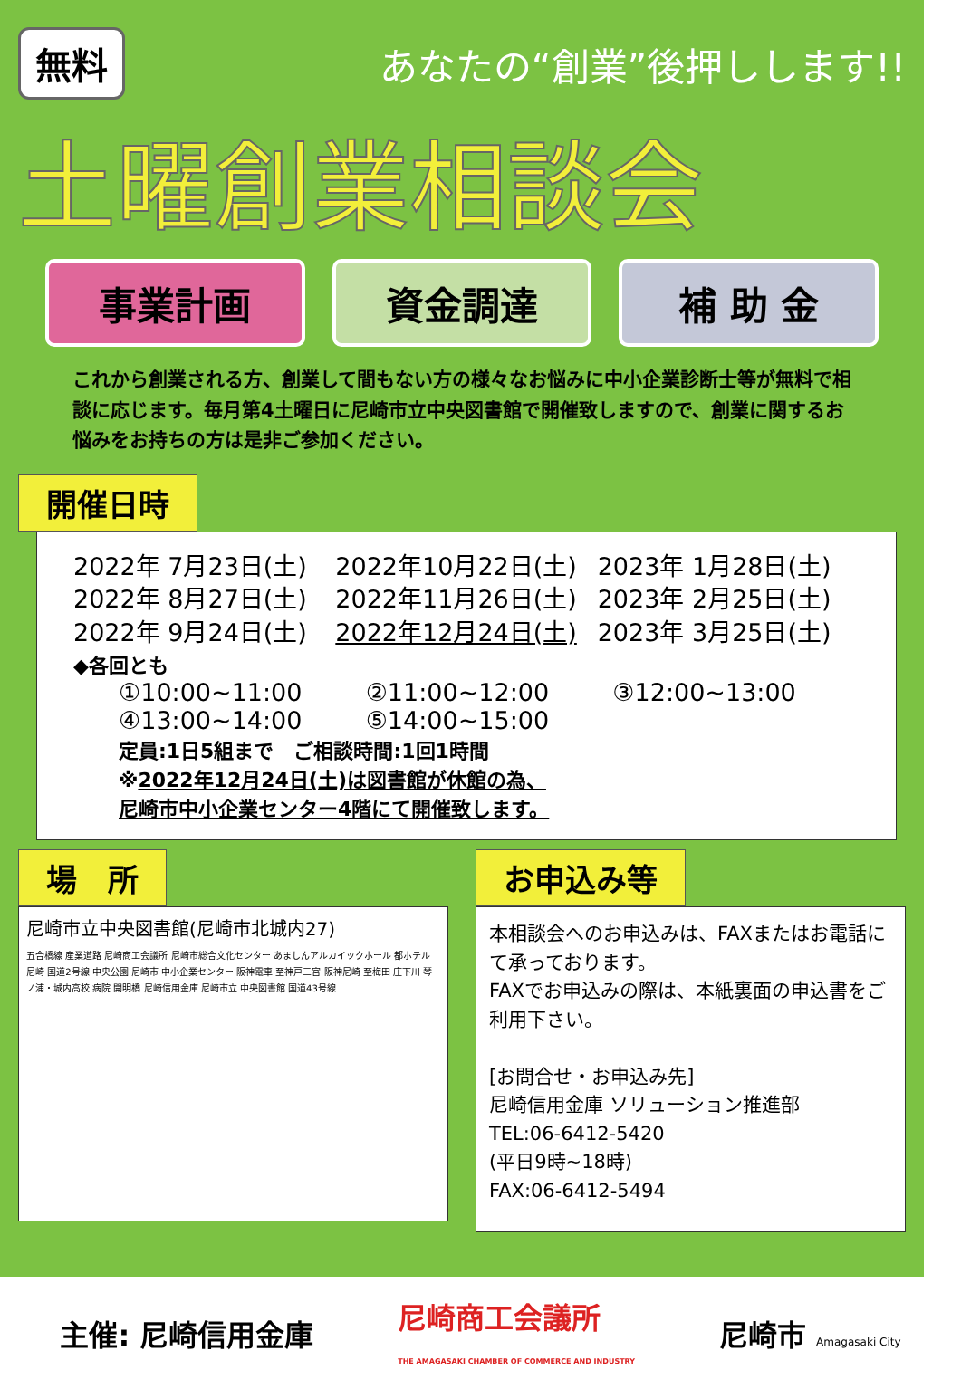無料 あなたの“創業”後押しします!!
土曜創業相談会
事業計画 資金調達 補 助 金
これから創業される方、創業して間もない方の様々なお悩みに中小企業診断士等が無料で相談に応じます。毎月第4土曜日に尼崎市立中央図書館で開催致しますので、創業に関するお悩みをお持ちの方は是非ご参加ください。
開催日時
2022年 7月23日(土) 2022年10月22日(土) 2023年 1月28日(土) 2022年 8月27日(土) 2022年11月26日(土) 2023年 2月25日(土) 2022年 9月24日(土) 2022年12月24日(土) 2023年 3月25日(土)
◆各回とも
①10:00~11:00 ②11:00~12:00 ③12:00~13:00 ④13:00~14:00 ⑤14:00~15:00
定員:1日5組まで　ご相談時間:1回1時間
※2022年12月24日(土)は図書館が休館の為、
尼崎市中小企業センター4階にて開催致します。
場　所
尼崎市立中央図書館(尼崎市北城内27)
五合橋線 産業道路 尼崎商工会議所 尼崎市総合文化センター あましんアルカイックホール 都ホテル 尼崎 国道2号線 中央公園 尼崎市 中小企業センター 阪神電車 至神戸三宮 阪神尼崎 至梅田 庄下川 琴ノ浦・城内高校 病院 開明橋 尼崎信用金庫 尼崎市立 中央図書館 国道43号線
お申込み等
本相談会へのお申込みは、FAXまたはお電話にて承っております。
FAXでお申込みの際は、本紙裏面の申込書をご利用下さい。
[お問合せ・お申込み先]
尼崎信用金庫 ソリューション推進部
TEL:06-6412-5420
(平日9時~18時)
FAX:06-6412-5494
主催: 尼崎信用金庫 尼崎商工会議所
THE AMAGASAKI CHAMBER OF COMMERCE AND INDUSTRY 尼崎市 Amagasaki City